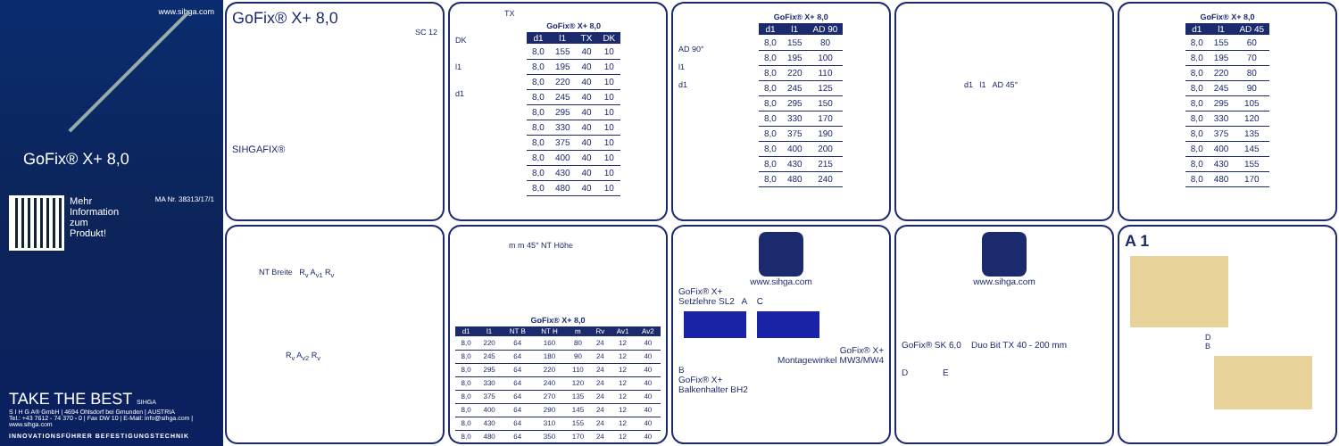www.sihga.com
GoFix® X+ 8,0
Mehr
Information
zum
Produkt!
MA Nr. 38313/17/1
TAKE THE BEST SIHGA
S I H G A® GmbH | 4694 Ohlsdorf bei Gmunden | AUSTRIA
Tel.: +43 7612 - 74 370 - 0 | Fax DW 10 | E-Mail: info@sihga.com | www.sihga.com
INNOVATIONSFÜHRER BEFESTIGUNGSTECHNIK
GoFix® X+ 8,0
SC 12
SIHGAFIX®
TX
DK
l1
d1
GoFix® X+ 8,0
| d1 | l1 | TX | DK |
| --- | --- | --- | --- |
| 8,0 | 155 | 40 | 10 |
| 8,0 | 195 | 40 | 10 |
| 8,0 | 220 | 40 | 10 |
| 8,0 | 245 | 40 | 10 |
| 8,0 | 295 | 40 | 10 |
| 8,0 | 330 | 40 | 10 |
| 8,0 | 375 | 40 | 10 |
| 8,0 | 400 | 40 | 10 |
| 8,0 | 430 | 40 | 10 |
| 8,0 | 480 | 40 | 10 |
AD 90°
l1
d1
GoFix® X+ 8,0
| d1 | l1 | AD 90 |
| --- | --- | --- |
| 8,0 | 155 | 80 |
| 8,0 | 195 | 100 |
| 8,0 | 220 | 110 |
| 8,0 | 245 | 125 |
| 8,0 | 295 | 150 |
| 8,0 | 330 | 170 |
| 8,0 | 375 | 190 |
| 8,0 | 400 | 200 |
| 8,0 | 430 | 215 |
| 8,0 | 480 | 240 |
d1 l1 AD 45°
GoFix® X+ 8,0
| d1 | l1 | AD 45 |
| --- | --- | --- |
| 8,0 | 155 | 60 |
| 8,0 | 195 | 70 |
| 8,0 | 220 | 80 |
| 8,0 | 245 | 90 |
| 8,0 | 295 | 105 |
| 8,0 | 330 | 120 |
| 8,0 | 375 | 135 |
| 8,0 | 400 | 145 |
| 8,0 | 430 | 155 |
| 8,0 | 480 | 170 |
NT Breite R<sub>v</sub> A<sub>v1</sub> R<sub>v</sub>
R<sub>v</sub> A<sub>v2</sub> R<sub>v</sub>
m m 45° NT Höhe
GoFix® X+ 8,0
| d1 | l1 | NT B | NT H | m | Rv | Av1 | Av2 |
| --- | --- | --- | --- | --- | --- | --- | --- |
| 8,0 | 220 | 64 | 160 | 80 | 24 | 12 | 40 |
| 8,0 | 245 | 64 | 180 | 90 | 24 | 12 | 40 |
| 8,0 | 295 | 64 | 220 | 110 | 24 | 12 | 40 |
| 8,0 | 330 | 64 | 240 | 120 | 24 | 12 | 40 |
| 8,0 | 375 | 64 | 270 | 135 | 24 | 12 | 40 |
| 8,0 | 400 | 64 | 290 | 145 | 24 | 12 | 40 |
| 8,0 | 430 | 64 | 310 | 155 | 24 | 12 | 40 |
| 8,0 | 480 | 64 | 350 | 170 | 24 | 12 | 40 |
www.sihga.com
GoFix® X+
Setzlehre SL2 A C
GoFix® X+
Montagewinkel MW3/MW4
B
GoFix® X+
Balkenhalter BH2
www.sihga.com
GoFix® SK 6,0 Duo Bit TX 40 - 200 mm
D E
A 1
D
B